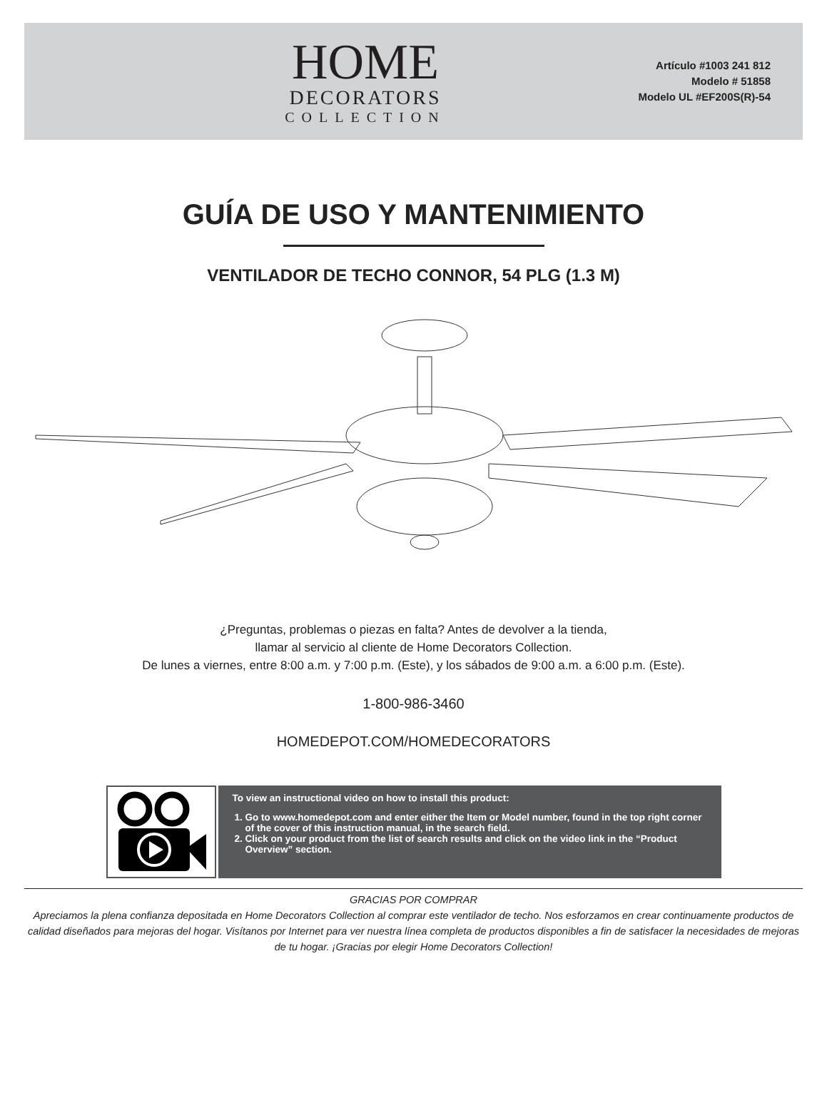HOME
DECORATORS
COLLECTION
Artículo #1003 241 812
Modelo # 51858
Modelo UL #EF200S(R)-54
GUÍA DE USO Y MANTENIMIENTO
VENTILADOR DE TECHO CONNOR, 54 PLG (1.3 M)
¿Preguntas, problemas o piezas en falta? Antes de devolver a la tienda,
llamar al servicio al cliente de Home Decorators Collection.
De lunes a viernes, entre 8:00 a.m. y 7:00 p.m. (Este), y los sábados de 9:00 a.m. a 6:00 p.m. (Este).
1-800-986-3460
HOMEDEPOT.COM/HOMEDECORATORS
To view an instructional video on how to install this product:
1. Go to www.homedepot.com and enter either the Item or Model number, found in the top right corner of the cover of this instruction manual, in the search field.
2. Click on your product from the list of search results and click on the video link in the “Product Overview” section.
GRACIAS POR COMPRAR
Apreciamos la plena confianza depositada en Home Decorators Collection al comprar este ventilador de techo. Nos esforzamos en crear continuamente productos de calidad diseñados para mejoras del hogar. Visítanos por Internet para ver nuestra línea completa de productos disponibles a fin de satisfacer la necesidades de mejoras de tu hogar. ¡Gracias por elegir Home Decorators Collection!